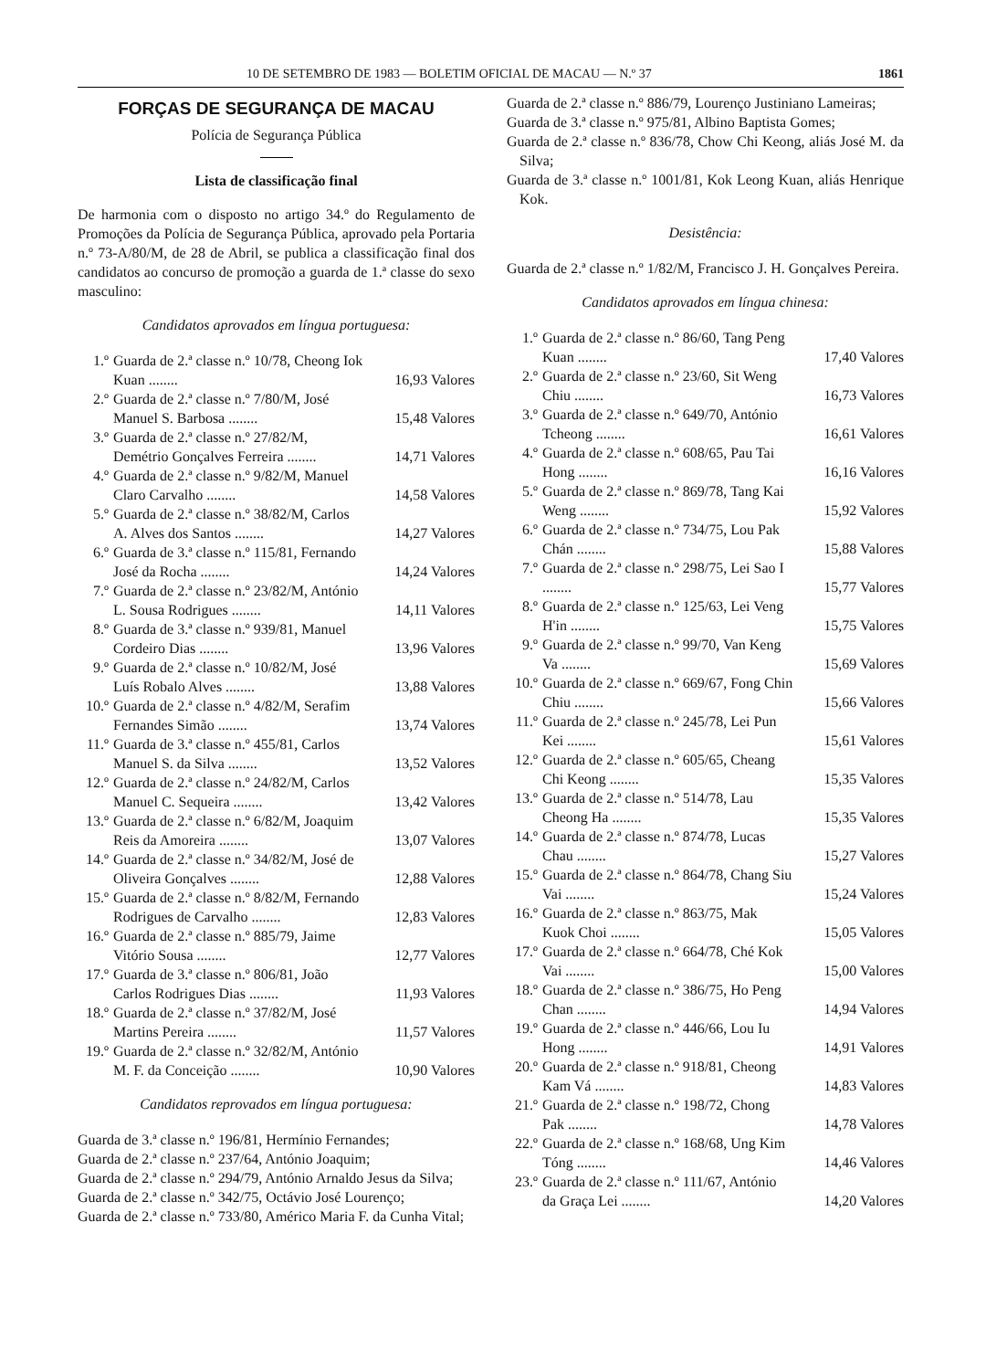10 DE SETEMBRO DE 1983 — BOLETIM OFICIAL DE MACAU — N.º 37 1861
FORÇAS DE SEGURANÇA DE MACAU
Polícia de Segurança Pública
Lista de classificação final
De harmonia com o disposto no artigo 34.º do Regulamento de Promoções da Polícia de Segurança Pública, aprovado pela Portaria n.º 73-A/80/M, de 28 de Abril, se publica a classificação final dos candidatos ao concurso de promoção a guarda de 1.ª classe do sexo masculino:
Candidatos aprovados em língua portuguesa:
1.º Guarda de 2.ª classe n.º 10/78, Cheong Iok Kuan ........ 16,93 Valores
2.º Guarda de 2.ª classe n.º 7/80/M, José Manuel S. Barbosa ........ 15,48 Valores
3.º Guarda de 2.ª classe n.º 27/82/M, Demétrio Gonçalves Ferreira ........ 14,71 Valores
4.º Guarda de 2.ª classe n.º 9/82/M, Manuel Claro Carvalho ........ 14,58 Valores
5.º Guarda de 2.ª classe n.º 38/82/M, Carlos A. Alves dos Santos ........ 14,27 Valores
6.º Guarda de 3.ª classe n.º 115/81, Fernando José da Rocha ........ 14,24 Valores
7.º Guarda de 2.ª classe n.º 23/82/M, António L. Sousa Rodrigues ........ 14,11 Valores
8.º Guarda de 3.ª classe n.º 939/81, Manuel Cordeiro Dias ........ 13,96 Valores
9.º Guarda de 2.ª classe n.º 10/82/M, José Luís Robalo Alves ........ 13,88 Valores
10.º Guarda de 2.ª classe n.º 4/82/M, Serafim Fernandes Simão ........ 13,74 Valores
11.º Guarda de 3.ª classe n.º 455/81, Carlos Manuel S. da Silva ........ 13,52 Valores
12.º Guarda de 2.ª classe n.º 24/82/M, Carlos Manuel C. Sequeira ........ 13,42 Valores
13.º Guarda de 2.ª classe n.º 6/82/M, Joaquim Reis da Amoreira ........ 13,07 Valores
14.º Guarda de 2.ª classe n.º 34/82/M, José de Oliveira Gonçalves ........ 12,88 Valores
15.º Guarda de 2.ª classe n.º 8/82/M, Fernando Rodrigues de Carvalho ........ 12,83 Valores
16.º Guarda de 2.ª classe n.º 885/79, Jaime Vitório Sousa ........ 12,77 Valores
17.º Guarda de 3.ª classe n.º 806/81, João Carlos Rodrigues Dias ........ 11,93 Valores
18.º Guarda de 2.ª classe n.º 37/82/M, José Martins Pereira ........ 11,57 Valores
19.º Guarda de 2.ª classe n.º 32/82/M, António M. F. da Conceição ........ 10,90 Valores
Candidatos reprovados em língua portuguesa:
Guarda de 3.ª classe n.º 196/81, Hermínio Fernandes;
Guarda de 2.ª classe n.º 237/64, António Joaquim;
Guarda de 2.ª classe n.º 294/79, António Arnaldo Jesus da Silva;
Guarda de 2.ª classe n.º 342/75, Octávio José Lourenço;
Guarda de 2.ª classe n.º 733/80, Américo Maria F. da Cunha Vital;
Guarda de 2.ª classe n.º 886/79, Lourenço Justiniano Lameiras;
Guarda de 3.ª classe n.º 975/81, Albino Baptista Gomes;
Guarda de 2.ª classe n.º 836/78, Chow Chi Keong, aliás José M. da Silva;
Guarda de 3.ª classe n.º 1001/81, Kok Leong Kuan, aliás Henrique Kok.
Desistência:
Guarda de 2.ª classe n.º 1/82/M, Francisco J. H. Gonçalves Pereira.
Candidatos aprovados em língua chinesa:
1.º Guarda de 2.ª classe n.º 86/60, Tang Peng Kuan ........ 17,40 Valores
2.º Guarda de 2.ª classe n.º 23/60, Sit Weng Chiu ........ 16,73 Valores
3.º Guarda de 2.ª classe n.º 649/70, António Tcheong ........ 16,61 Valores
4.º Guarda de 2.ª classe n.º 608/65, Pau Tai Hong ........ 16,16 Valores
5.º Guarda de 2.ª classe n.º 869/78, Tang Kai Weng ........ 15,92 Valores
6.º Guarda de 2.ª classe n.º 734/75, Lou Pak Chán ........ 15,88 Valores
7.º Guarda de 2.ª classe n.º 298/75, Lei Sao I ........ 15,77 Valores
8.º Guarda de 2.ª classe n.º 125/63, Lei Veng H'in ........ 15,75 Valores
9.º Guarda de 2.ª classe n.º 99/70, Van Keng Va ........ 15,69 Valores
10.º Guarda de 2.ª classe n.º 669/67, Fong Chin Chiu ........ 15,66 Valores
11.º Guarda de 2.ª classe n.º 245/78, Lei Pun Kei ........ 15,61 Valores
12.º Guarda de 2.ª classe n.º 605/65, Cheang Chi Keong ........ 15,35 Valores
13.º Guarda de 2.ª classe n.º 514/78, Lau Cheong Ha ........ 15,35 Valores
14.º Guarda de 2.ª classe n.º 874/78, Lucas Chau ........ 15,27 Valores
15.º Guarda de 2.ª classe n.º 864/78, Chang Siu Vai ........ 15,24 Valores
16.º Guarda de 2.ª classe n.º 863/75, Mak Kuok Choi ........ 15,05 Valores
17.º Guarda de 2.ª classe n.º 664/78, Ché Kok Vai ........ 15,00 Valores
18.º Guarda de 2.ª classe n.º 386/75, Ho Peng Chan ........ 14,94 Valores
19.º Guarda de 2.ª classe n.º 446/66, Lou Iu Hong ........ 14,91 Valores
20.º Guarda de 2.ª classe n.º 918/81, Cheong Kam Vá ........ 14,83 Valores
21.º Guarda de 2.ª classe n.º 198/72, Chong Pak ........ 14,78 Valores
22.º Guarda de 2.ª classe n.º 168/68, Ung Kim Tóng ........ 14,46 Valores
23.º Guarda de 2.ª classe n.º 111/67, António da Graça Lei ........ 14,20 Valores